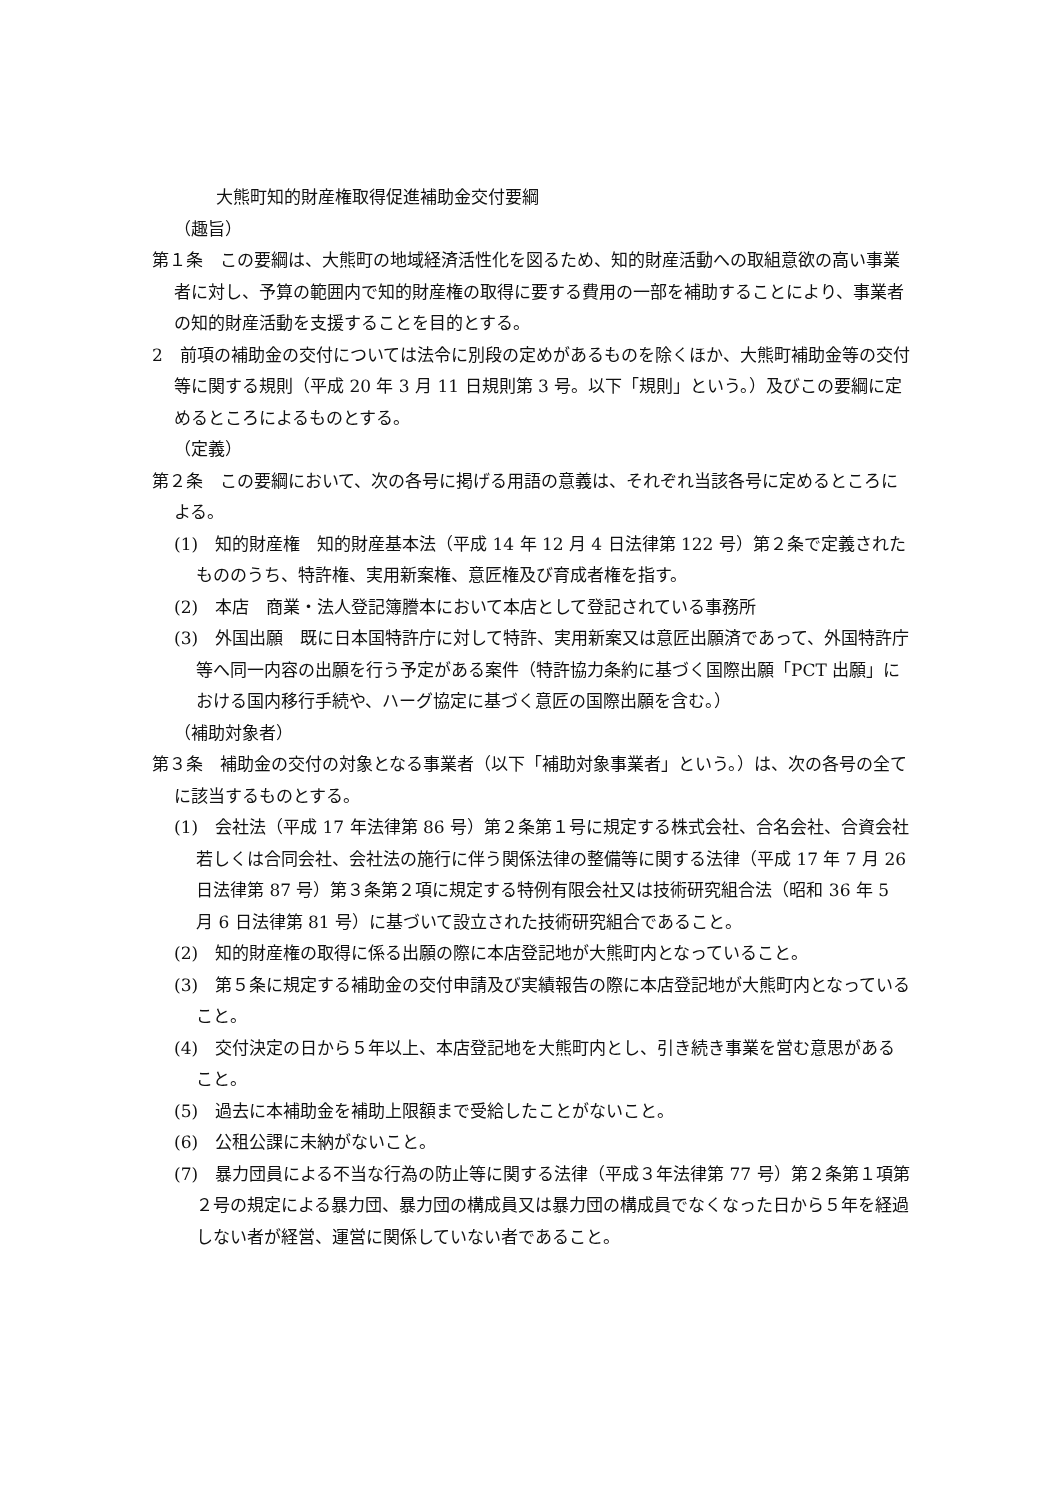大熊町知的財産権取得促進補助金交付要綱
（趣旨）
第１条　この要綱は、大熊町の地域経済活性化を図るため、知的財産活動への取組意欲の高い事業者に対し、予算の範囲内で知的財産権の取得に要する費用の一部を補助することにより、事業者の知的財産活動を支援することを目的とする。
2　前項の補助金の交付については法令に別段の定めがあるものを除くほか、大熊町補助金等の交付等に関する規則（平成 20 年 3 月 11 日規則第 3 号。以下「規則」という。）及びこの要綱に定めるところによるものとする。
（定義）
第２条　この要綱において、次の各号に掲げる用語の意義は、それぞれ当該各号に定めるところによる。
(1)　知的財産権　知的財産基本法（平成 14 年 12 月 4 日法律第 122 号）第２条で定義されたもののうち、特許権、実用新案権、意匠権及び育成者権を指す。
(2)　本店　商業・法人登記簿謄本において本店として登記されている事務所
(3)　外国出願　既に日本国特許庁に対して特許、実用新案又は意匠出願済であって、外国特許庁等へ同一内容の出願を行う予定がある案件（特許協力条約に基づく国際出願「PCT 出願」における国内移行手続や、ハーグ協定に基づく意匠の国際出願を含む。）
（補助対象者）
第３条　補助金の交付の対象となる事業者（以下「補助対象事業者」という。）は、次の各号の全てに該当するものとする。
(1)　会社法（平成 17 年法律第 86 号）第２条第１号に規定する株式会社、合名会社、合資会社若しくは合同会社、会社法の施行に伴う関係法律の整備等に関する法律（平成 17 年 7 月 26 日法律第 87 号）第３条第２項に規定する特例有限会社又は技術研究組合法（昭和 36 年 5 月 6 日法律第 81 号）に基づいて設立された技術研究組合であること。
(2)　知的財産権の取得に係る出願の際に本店登記地が大熊町内となっていること。
(3)　第５条に規定する補助金の交付申請及び実績報告の際に本店登記地が大熊町内となっていること。
(4)　交付決定の日から５年以上、本店登記地を大熊町内とし、引き続き事業を営む意思があること。
(5)　過去に本補助金を補助上限額まで受給したことがないこと。
(6)　公租公課に未納がないこと。
(7)　暴力団員による不当な行為の防止等に関する法律（平成３年法律第 77 号）第２条第１項第２号の規定による暴力団、暴力団の構成員又は暴力団の構成員でなくなった日から５年を経過しない者が経営、運営に関係していない者であること。